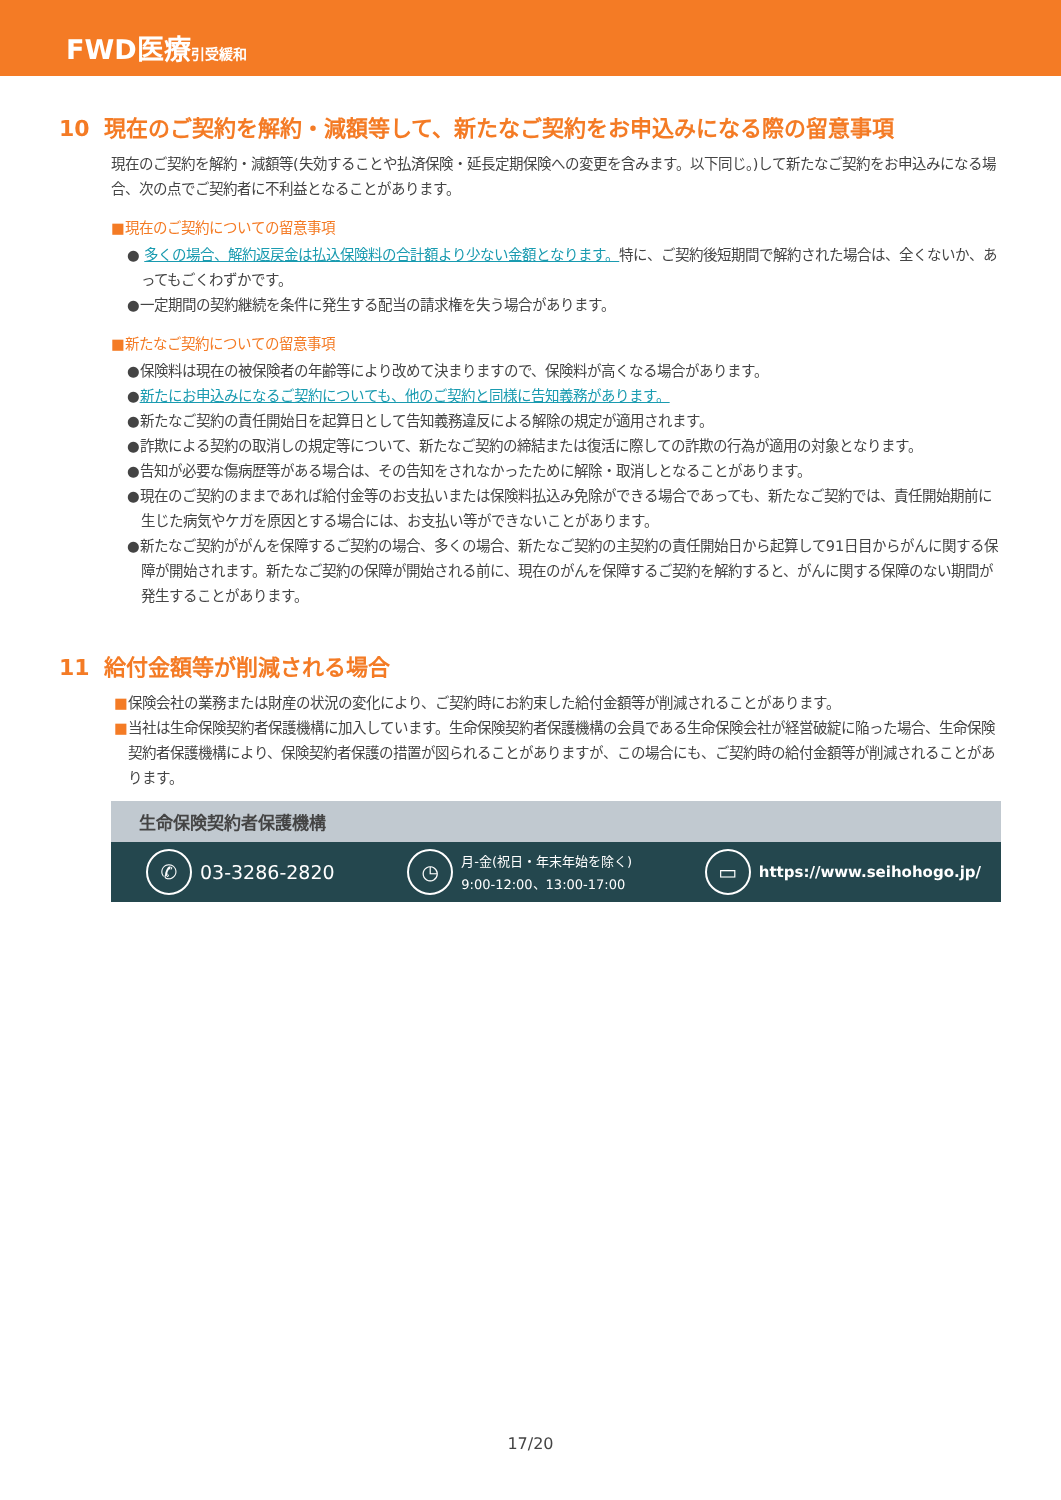FWD医療引受緩和
10 現在のご契約を解約・減額等して、新たなご契約をお申込みになる際の留意事項
現在のご契約を解約・減額等(失効することや払済保険・延長定期保険への変更を含みます。以下同じ。)して新たなご契約をお申込みになる場合、次の点でご契約者に不利益となることがあります。
■現在のご契約についての留意事項
● 多くの場合、解約返戻金は払込保険料の合計額より少ない金額となります。特に、ご契約後短期間で解約された場合は、全くないか、あってもごくわずかです。
●一定期間の契約継続を条件に発生する配当の請求権を失う場合があります。
■新たなご契約についての留意事項
●保険料は現在の被保険者の年齢等により改めて決まりますので、保険料が高くなる場合があります。
●新たにお申込みになるご契約についても、他のご契約と同様に告知義務があります。
●新たなご契約の責任開始日を起算日として告知義務違反による解除の規定が適用されます。
●詐欺による契約の取消しの規定等について、新たなご契約の締結または復活に際しての詐欺の行為が適用の対象となります。
●告知が必要な傷病歴等がある場合は、その告知をされなかったために解除・取消しとなることがあります。
●現在のご契約のままであれば給付金等のお支払いまたは保険料払込み免除ができる場合であっても、新たなご契約では、責任開始期前に生じた病気やケガを原因とする場合には、お支払い等ができないことがあります。
●新たなご契約ががんを保障するご契約の場合、多くの場合、新たなご契約の主契約の責任開始日から起算して91日目からがんに関する保障が開始されます。新たなご契約の保障が開始される前に、現在のがんを保障するご契約を解約すると、がんに関する保障のない期間が発生することがあります。
11 給付金額等が削減される場合
■保険会社の業務または財産の状況の変化により、ご契約時にお約束した給付金額等が削減されることがあります。
■当社は生命保険契約者保護機構に加入しています。生命保険契約者保護機構の会員である生命保険会社が経営破綻に陥った場合、生命保険契約者保護機構により、保険契約者保護の措置が図られることがありますが、この場合にも、ご契約時の給付金額等が削減されることがあります。
生命保険契約者保護機構
✆ 03-3286-2820
◷ 月-金(祝日・年末年始を除く)
9:00-12:00、13:00-17:00
▭ https://www.seihohogo.jp/
17/20